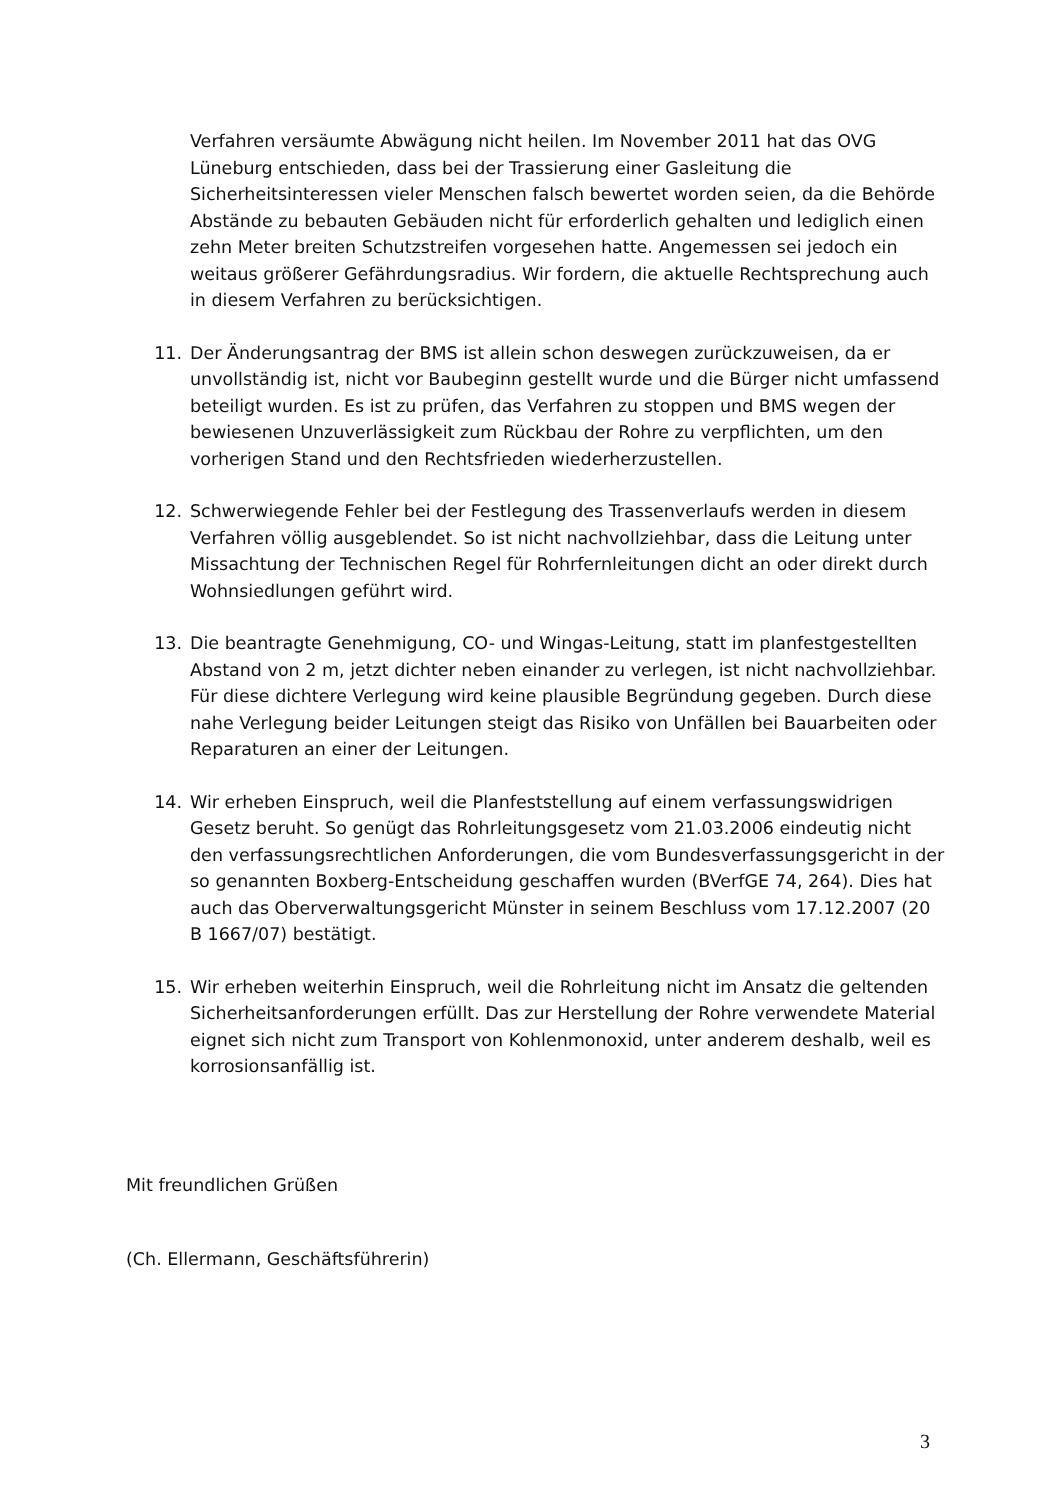Verfahren versäumte Abwägung nicht heilen. Im November 2011 hat das OVG Lüneburg entschieden, dass bei der Trassierung einer Gasleitung die Sicherheitsinteressen vieler Menschen falsch bewertet worden seien, da die Behörde Abstände zu bebauten Gebäuden nicht für erforderlich gehalten und lediglich einen zehn Meter breiten Schutzstreifen vorgesehen hatte. Angemessen sei jedoch ein weitaus größerer Gefährdungsradius. Wir fordern, die aktuelle Rechtsprechung auch in diesem Verfahren zu berücksichtigen.
11. Der Änderungsantrag der BMS ist allein schon deswegen zurückzuweisen, da er unvollständig ist, nicht vor Baubeginn gestellt wurde und die Bürger nicht umfassend beteiligt wurden. Es ist zu prüfen, das Verfahren zu stoppen und BMS wegen der bewiesenen Unzuverlässigkeit zum Rückbau der Rohre zu verpflichten, um den vorherigen Stand und den Rechtsfrieden wiederherzustellen.
12. Schwerwiegende Fehler bei der Festlegung des Trassenverlaufs werden in diesem Verfahren völlig ausgeblendet. So ist nicht nachvollziehbar, dass die Leitung unter Missachtung der Technischen Regel für Rohrfernleitungen dicht an oder direkt durch Wohnsiedlungen geführt wird.
13. Die beantragte Genehmigung, CO- und Wingas-Leitung, statt im planfestgestellten Abstand von 2 m, jetzt dichter neben einander zu verlegen, ist nicht nachvollziehbar. Für diese dichtere Verlegung wird keine plausible Begründung gegeben. Durch diese nahe Verlegung beider Leitungen steigt das Risiko von Unfällen bei Bauarbeiten oder Reparaturen an einer der Leitungen.
14. Wir erheben Einspruch, weil die Planfeststellung auf einem verfassungswidrigen Gesetz beruht. So genügt das Rohrleitungsgesetz vom 21.03.2006 eindeutig nicht den verfassungsrechtlichen Anforderungen, die vom Bundesverfassungsgericht in der so genannten Boxberg-Entscheidung geschaffen wurden (BVerfGE 74, 264). Dies hat auch das Oberverwaltungsgericht Münster in seinem Beschluss vom 17.12.2007 (20 B 1667/07) bestätigt.
15. Wir erheben weiterhin Einspruch, weil die Rohrleitung nicht im Ansatz die geltenden Sicherheitsanforderungen erfüllt. Das zur Herstellung der Rohre verwendete Material eignet sich nicht zum Transport von Kohlenmonoxid, unter anderem deshalb, weil es korrosionsanfällig ist.
Mit freundlichen Grüßen
(Ch. Ellermann, Geschäftsführerin)
3